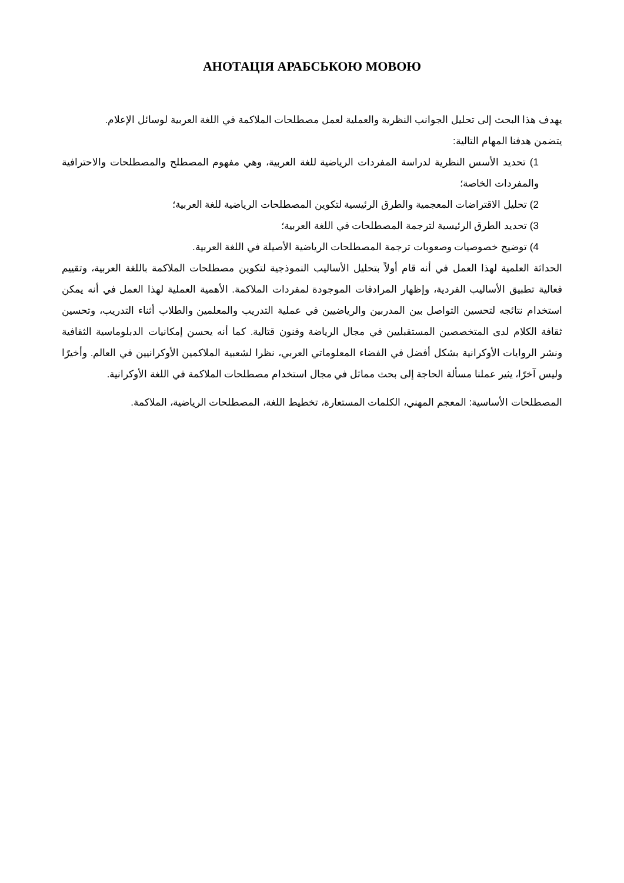АНОТАЦІЯ АРАБСЬКОЮ МОВОЮ
يهدف هذا البحث إلى تحليل الجوانب النظرية والعملية لعمل مصطلحات الملاكمة في اللغة العربية لوسائل الإعلام.
يتضمن هدفنا المهام التالية:
1) تحديد الأسس النظرية لدراسة المفردات الرياضية للغة العربية، وهي مفهوم المصطلح والمصطلحات والاحترافية والمفردات الخاصة؛
2) تحليل الاقتراضات المعجمية والطرق الرئيسية لتكوين المصطلحات الرياضية للغة العربية؛
3) تحديد الطرق الرئيسية لترجمة المصطلحات في اللغة العربية؛
4) توضيح خصوصيات وصعوبات ترجمة المصطلحات الرياضية الأصيلة في اللغة العربية.
الحداثة العلمية لهذا العمل في أنه قام أولاً بتحليل الأساليب النموذجية لتكوين مصطلحات الملاكمة باللغة العربية، وتقييم فعالية تطبيق الأساليب الفردية، وإظهار المرادفات الموجودة لمفردات الملاكمة. الأهمية العملية لهذا العمل في أنه يمكن استخدام نتائجه لتحسين التواصل بين المدربين والرياضيين في عملية التدريب والمعلمين والطلاب أثناء التدريب، وتحسين ثقافة الكلام لدى المتخصصين المستقبليين في مجال الرياضة وفنون قتالية. كما أنه يحسن إمكانيات الدبلوماسية الثقافية ونشر الروايات الأوكرانية بشكل أفضل في الفضاء المعلوماتي العربي، نظرا لشعبية الملاكمين الأوكرانيين في العالم. وأخيرًا وليس آخرًا، يثير عملنا مسألة الحاجة إلى بحث مماثل في مجال استخدام مصطلحات الملاكمة في اللغة الأوكرانية.
المصطلحات الأساسية: المعجم المهني، الكلمات المستعارة، تخطيط اللغة، المصطلحات الرياضية، الملاكمة.